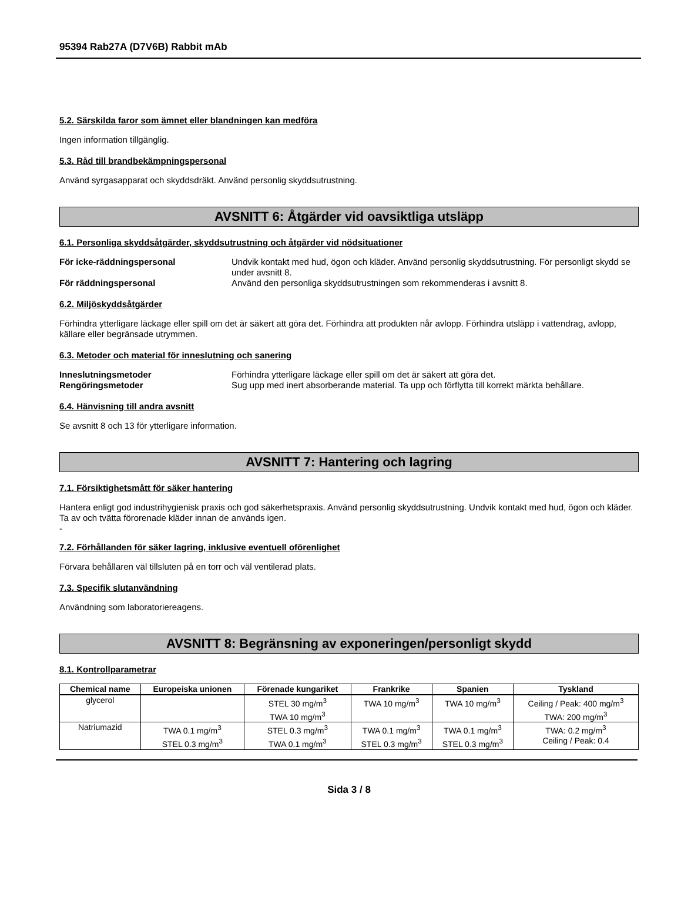95394 Rab27A (D7V6B) Rabbit mAb
5.2. Särskilda faror som ämnet eller blandningen kan medföra
Ingen information tillgänglig.
5.3. Råd till brandbekämpningspersonal
Använd syrgasapparat och skyddsdräkt. Använd personlig skyddsutrustning.
AVSNITT 6: Åtgärder vid oavsiktliga utsläpp
6.1. Personliga skyddsåtgärder, skyddsutrustning och åtgärder vid nödsituationer
För icke-räddningspersonal Undvik kontakt med hud, ögon och kläder. Använd personlig skyddsutrustning. För personligt skydd se under avsnitt 8. För räddningspersonal Använd den personliga skyddsutrustningen som rekommenderas i avsnitt 8.
6.2. Miljöskyddsåtgärder
Förhindra ytterligare läckage eller spill om det är säkert att göra det. Förhindra att produkten når avlopp. Förhindra utsläpp i vattendrag, avlopp, källare eller begränsade utrymmen.
6.3. Metoder och material för inneslutning och sanering
Inneslutningsmetoder Förhindra ytterligare läckage eller spill om det är säkert att göra det. Rengöringsmetoder Sug upp med inert absorberande material. Ta upp och förflytta till korrekt märkta behållare.
6.4. Hänvisning till andra avsnitt
Se avsnitt 8 och 13 för ytterligare information.
AVSNITT 7: Hantering och lagring
7.1. Försiktighetsmått för säker hantering
Hantera enligt god industrihygienisk praxis och god säkerhetspraxis. Använd personlig skyddsutrustning. Undvik kontakt med hud, ögon och kläder. Ta av och tvätta förorenade kläder innan de används igen.
-
7.2. Förhållanden för säker lagring, inklusive eventuell oförenlighet
Förvara behållaren väl tillsluten på en torr och väl ventilerad plats.
7.3. Specifik slutanvändning
Användning som laboratoriereagens.
AVSNITT 8: Begränsning av exponeringen/personligt skydd
8.1. Kontrollparametrar
| Chemical name | Europeiska unionen | Förenade kungariket | Frankrike | Spanien | Tyskland |
| --- | --- | --- | --- | --- | --- |
| glycerol | | STEL 30 mg/m<sup>3</sup> TWA 10 mg/m<sup>3</sup> | TWA 10 mg/m<sup>3</sup> | TWA 10 mg/m<sup>3</sup> | Ceiling / Peak: 400 mg/m<sup>3</sup> TWA: 200 mg/m<sup>3</sup> |
| Natriumazid | TWA 0.1 mg/m<sup>3</sup> STEL 0.3 mg/m<sup>3</sup> | STEL 0.3 mg/m<sup>3</sup> TWA 0.1 mg/m<sup>3</sup> | TWA 0.1 mg/m<sup>3</sup> STEL 0.3 mg/m<sup>3</sup> | TWA 0.1 mg/m<sup>3</sup> STEL 0.3 mg/m<sup>3</sup> | TWA: 0.2 mg/m<sup>3</sup> Ceiling / Peak: 0.4 |
Sida 3 / 8